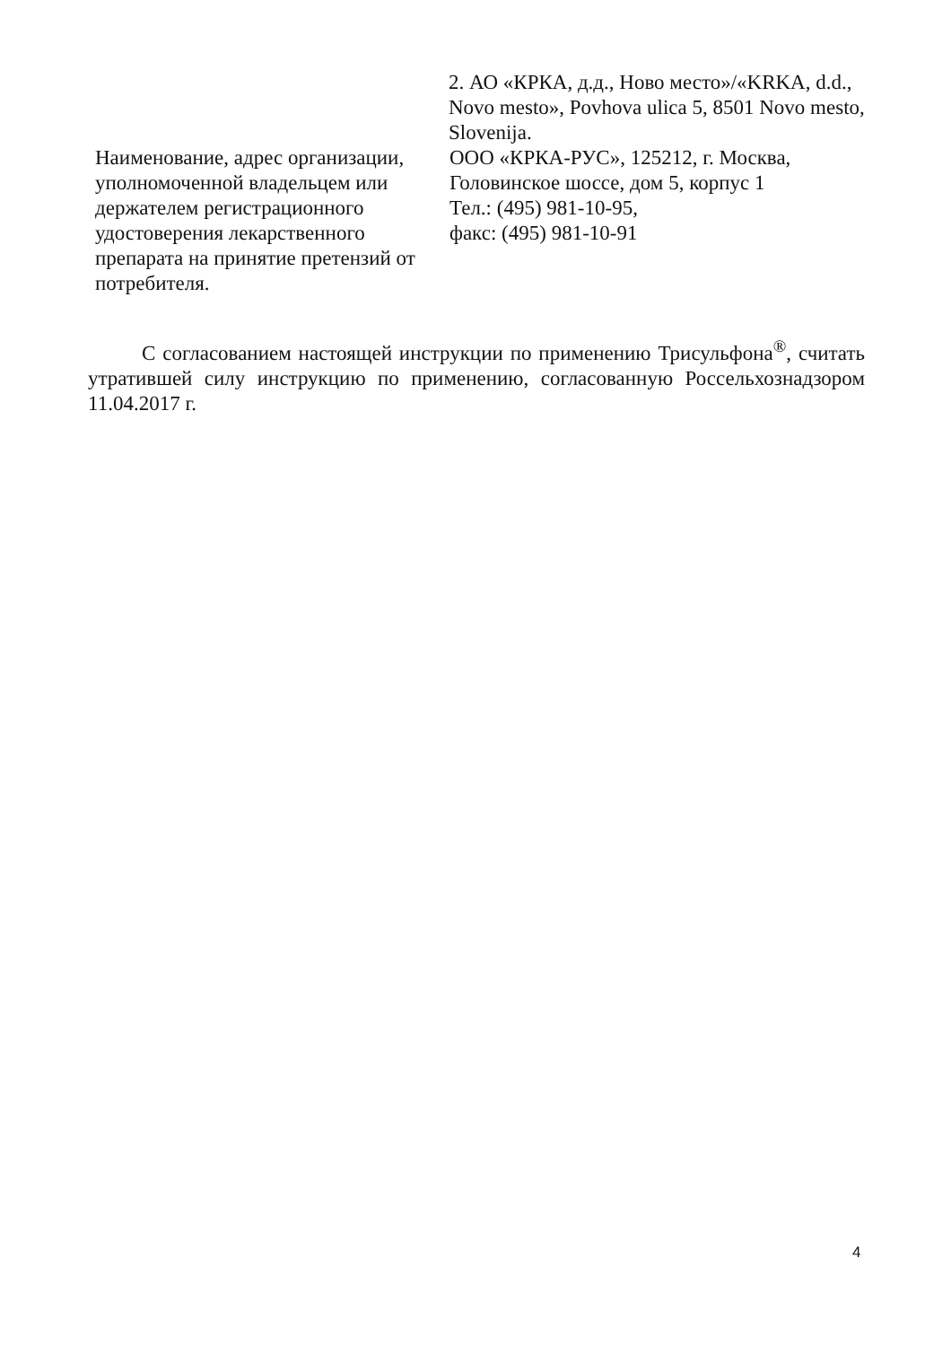2. АО «КРКА, д.д., Ново место»/«KRKA, d.d., Novo mesto», Povhova ulica 5, 8501 Novo mesto, Slovenija.
Наименование, адрес организации, уполномоченной владельцем или держателем регистрационного удостоверения лекарственного препарата на принятие претензий от потребителя.
ООО «КРКА-РУС», 125212, г. Москва, Головинское шоссе, дом 5, корпус 1
Тел.: (495) 981-10-95,
факс: (495) 981-10-91
С согласованием настоящей инструкции по применению Трисульфона<sup>®</sup>, считать утратившей силу инструкцию по применению, согласованную Россельхознадзором 11.04.2017 г.
4